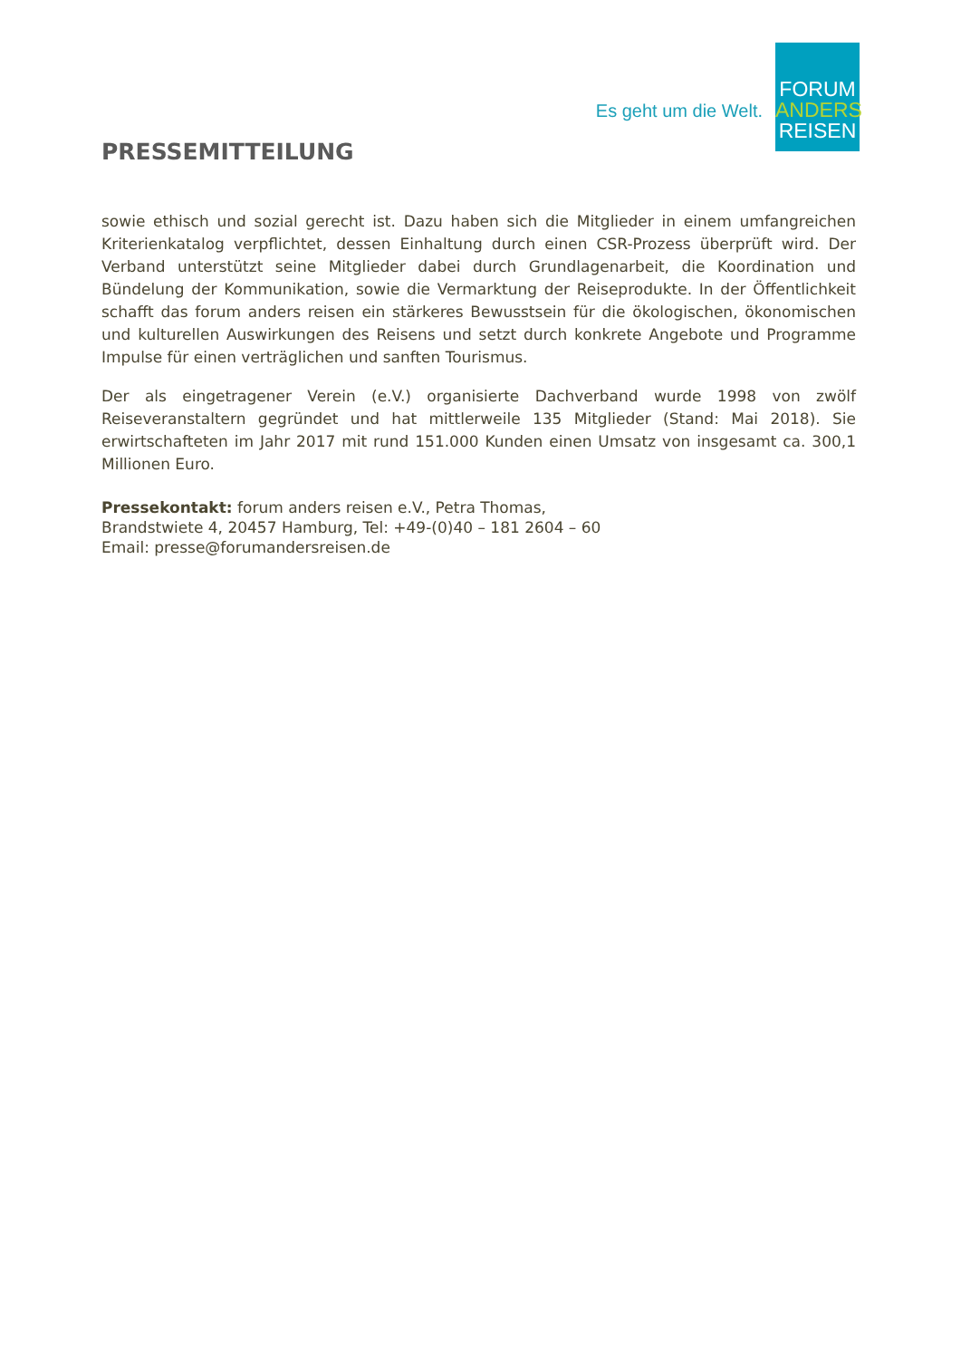Es geht um die Welt.
FORUM
ANDERS
REISEN
PRESSEMITTEILUNG
sowie ethisch und sozial gerecht ist. Dazu haben sich die Mitglieder in einem umfangreichen Kriterienkatalog verpflichtet, dessen Einhaltung durch einen CSR-Prozess überprüft wird. Der Verband unterstützt seine Mitglieder dabei durch Grundlagenarbeit, die Koordination und Bündelung der Kommunikation, sowie die Vermarktung der Reiseprodukte. In der Öffentlichkeit schafft das forum anders reisen ein stärkeres Bewusstsein für die ökologischen, ökonomischen und kulturellen Auswirkungen des Reisens und setzt durch konkrete Angebote und Programme Impulse für einen verträglichen und sanften Tourismus.
Der als eingetragener Verein (e.V.) organisierte Dachverband wurde 1998 von zwölf Reiseveranstaltern gegründet und hat mittlerweile 135 Mitglieder (Stand: Mai 2018). Sie erwirtschafteten im Jahr 2017 mit rund 151.000 Kunden einen Umsatz von insgesamt ca. 300,1 Millionen Euro.
Pressekontakt: forum anders reisen e.V., Petra Thomas,
Brandstwiete 4, 20457 Hamburg, Tel: +49-(0)40 – 181 2604 – 60
Email: presse@forumandersreisen.de